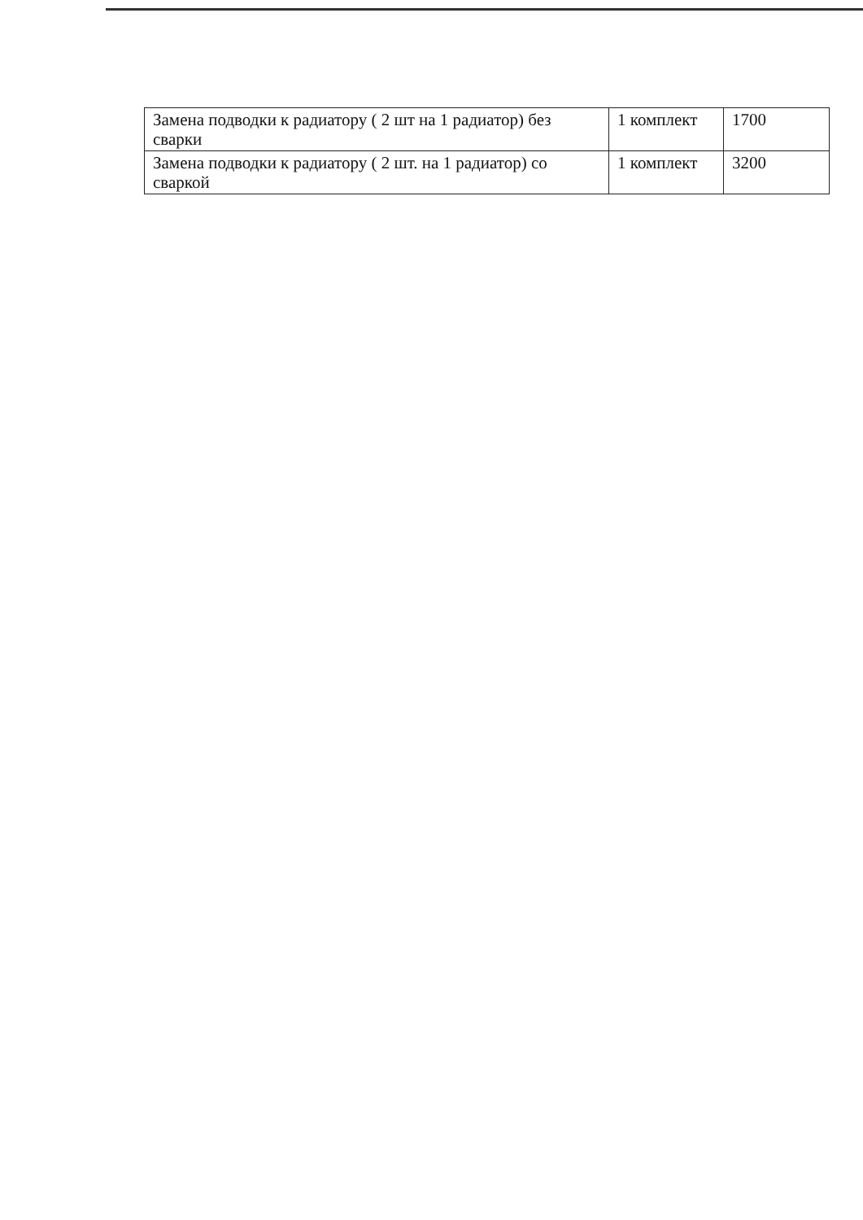| Замена подводки к радиатору ( 2 шт на 1 радиатор) без сварки | 1 комплект | 1700 |
| Замена подводки к радиатору ( 2 шт. на 1 радиатор) со сваркой | 1 комплект | 3200 |